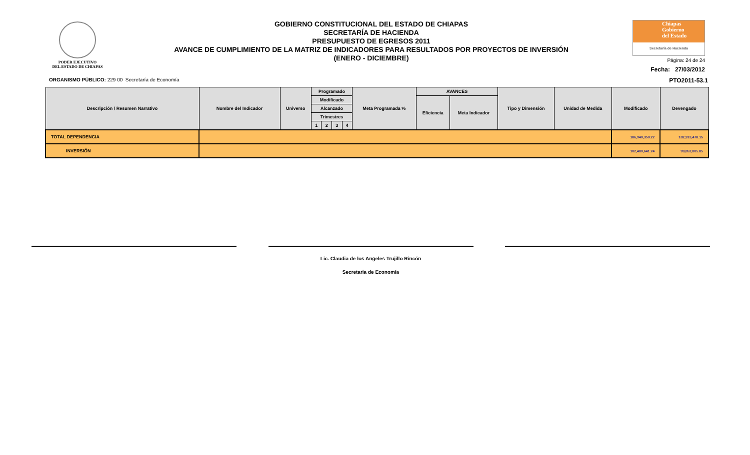PODER EJECUTIVO
DEL ESTADO DE CHIAPAS
GOBIERNO CONSTITUCIONAL DEL ESTADO DE CHIAPAS
SECRETARÍA DE HACIENDA
PRESUPUESTO DE EGRESOS 2011
AVANCE DE CUMPLIMIENTO DE LA MATRIZ DE INDICADORES PARA RESULTADOS POR PROYECTOS DE INVERSIÓN
(ENERO - DICIEMBRE)
Chiapas
Gobierno
del Estado
Secretaría de Hacienda
Página: 24 de 24
Fecha: 27/03/2012
ORGANISMO PÚBLICO: 229 00 Secretaría de Economía PTO2011-53.1
| Descripción / Resumen Narrativo | Nombre del Indicador | Universo | Programado | | | | Meta Programada % | AVANCES | | Tipo y Dimensión | Unidad de Medida | Modificado | Devengado |
| --- | --- | --- | --- | --- | --- | --- | --- | --- | --- | --- | --- | --- | --- |
| | | | Modificado | | | | | Eficiencia | Meta Indicador | | | | |
| | | | Alcanzado | | | | | | | | | | |
| | | | Trimestres | | | | | | | | | | |
| | | | 1 | 2 | 3 | 4 | | | | | | | |
| TOTAL DEPENDENCIA | | | | | | | | | | | | 186,940,350.22 | 182,913,478.15 |
| INVERSIÓN | | | | | | | | | | | | 102,480,641.24 | 99,852,005.85 |
Lic. Claudia de los Angeles Trujillo Rincón
Secretaria de Economía